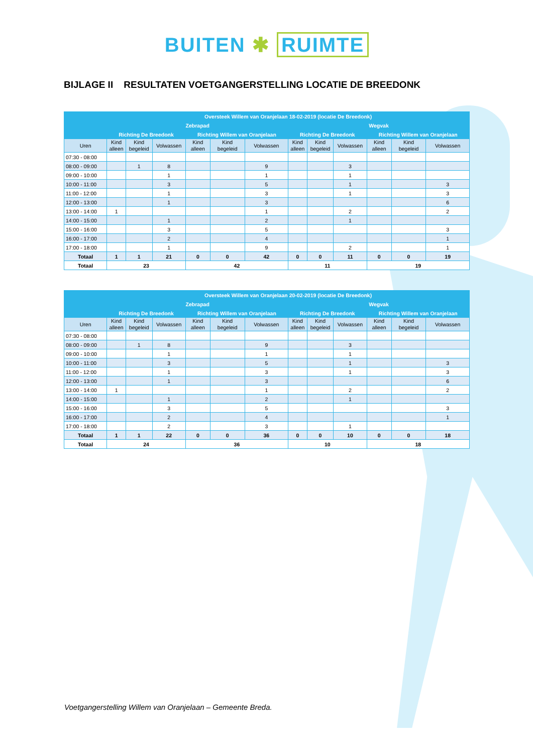BUITEN ✱ RUIMTE
BIJLAGE II RESULTATEN VOETGANGERSTELLING LOCATIE DE BREEDONK
| | Oversteek Willem van Oranjelaan 18-02-2019 (locatie De Breedonk) | | | | | | | | | | | |
| --- | --- | --- | --- | --- | --- | --- | --- | --- | --- | --- | --- | --- |
| | Zebrapad | | | | | | Wegvak | | | | | |
| | Richting De Breedonk | | | Richting Willem van Oranjelaan | | | Richting De Breedonk | | | Richting Willem van Oranjelaan | | |
| Uren | Kind alleen | Kind begeleid | Volwassen | Kind alleen | Kind begeleid | Volwassen | Kind alleen | Kind begeleid | Volwassen | Kind alleen | Kind begeleid | Volwassen |
| 07:30 - 08:00 | | | | | | | | | | | | |
| 08:00 - 09:00 | | 1 | 8 | | | 9 | | | 3 | | | |
| 09:00 - 10:00 | | | 1 | | | 1 | | | 1 | | | |
| 10:00 - 11:00 | | | 3 | | | 5 | | | 1 | | | 3 |
| 11:00 - 12:00 | | | 1 | | | 3 | | | 1 | | | 3 |
| 12:00 - 13:00 | | | 1 | | | 3 | | | | | | 6 |
| 13:00 - 14:00 | 1 | | | | | 1 | | | 2 | | | 2 |
| 14:00 - 15:00 | | | 1 | | | 2 | | | 1 | | | |
| 15:00 - 16:00 | | | 3 | | | 5 | | | | | | 3 |
| 16:00 - 17:00 | | | 2 | | | 4 | | | | | | 1 |
| 17:00 - 18:00 | | | 1 | | | 9 | | | 2 | | | 1 |
| Totaal | 1 | 1 | 21 | 0 | 0 | 42 | 0 | 0 | 11 | 0 | 0 | 19 |
| Totaal | 23 | | | 42 | | | 11 | | | 19 | | |
| | Oversteek Willem van Oranjelaan 20-02-2019 (locatie De Breedonk) | | | | | | | | | | | |
| --- | --- | --- | --- | --- | --- | --- | --- | --- | --- | --- | --- | --- |
| | Zebrapad | | | | | | Wegvak | | | | | |
| | Richting De Breedonk | | | Richting Willem van Oranjelaan | | | Richting De Breedonk | | | Richting Willem van Oranjelaan | | |
| Uren | Kind alleen | Kind begeleid | Volwassen | Kind alleen | Kind begeleid | Volwassen | Kind alleen | Kind begeleid | Volwassen | Kind alleen | Kind begeleid | Volwassen |
| 07:30 - 08:00 | | | | | | | | | | | | |
| 08:00 - 09:00 | | 1 | 8 | | | 9 | | | 3 | | | |
| 09:00 - 10:00 | | | 1 | | | 1 | | | 1 | | | |
| 10:00 - 11:00 | | | 3 | | | 5 | | | 1 | | | 3 |
| 11:00 - 12:00 | | | 1 | | | 3 | | | 1 | | | 3 |
| 12:00 - 13:00 | | | 1 | | | 3 | | | | | | 6 |
| 13:00 - 14:00 | 1 | | | | | 1 | | | 2 | | | 2 |
| 14:00 - 15:00 | | | 1 | | | 2 | | | 1 | | | |
| 15:00 - 16:00 | | | 3 | | | 5 | | | | | | 3 |
| 16:00 - 17:00 | | | 2 | | | 4 | | | | | | 1 |
| 17:00 - 18:00 | | | 2 | | | 3 | | | 1 | | | |
| Totaal | 1 | 1 | 22 | 0 | 0 | 36 | 0 | 0 | 10 | 0 | 0 | 18 |
| Totaal | 24 | | | 36 | | | 10 | | | 18 | | |
Voetgangerstelling Willem van Oranjelaan – Gemeente Breda.